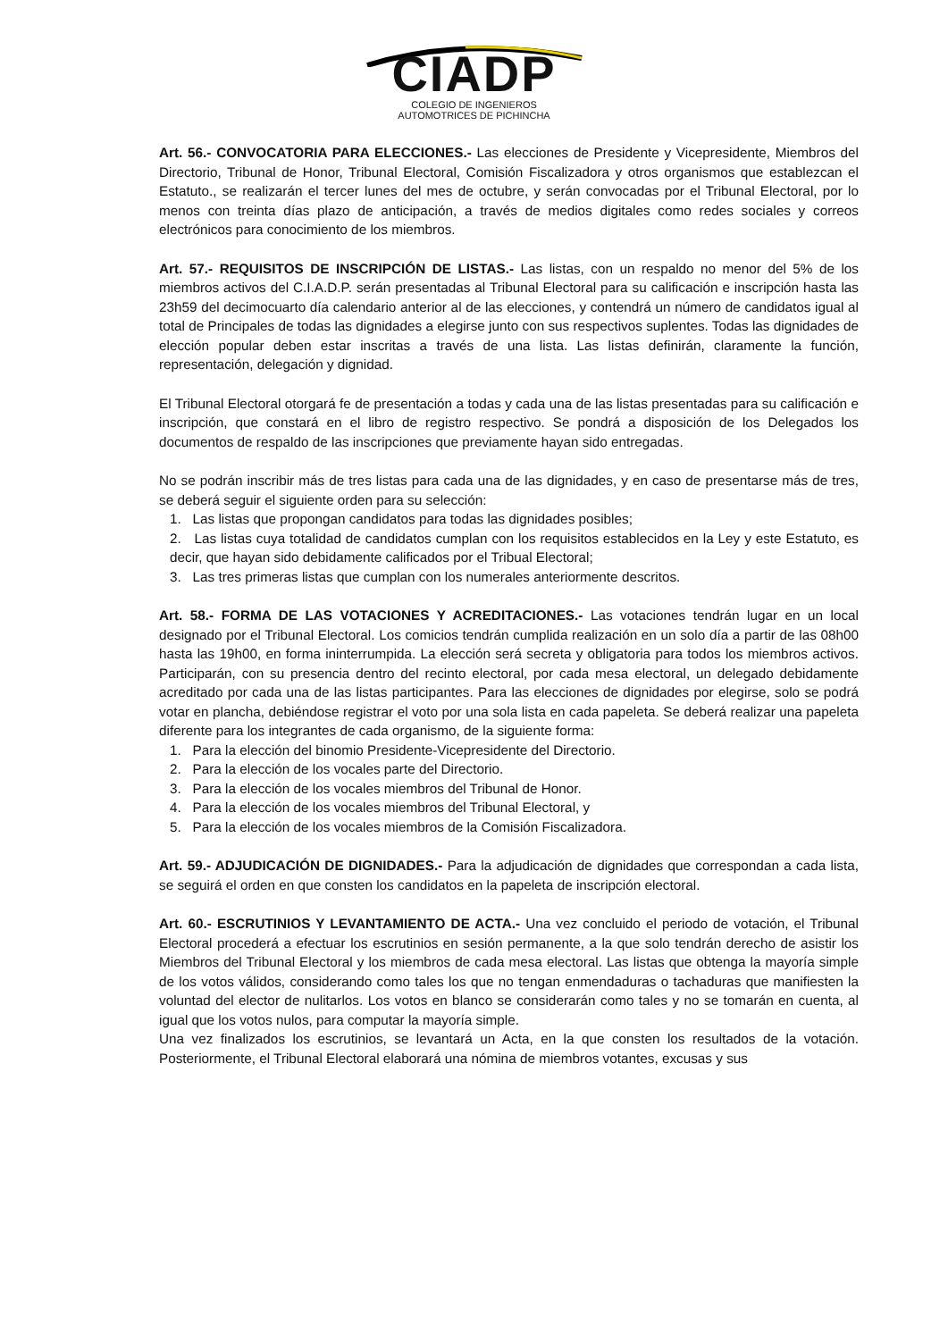CIADP
COLEGIO DE INGENIEROS
AUTOMOTRICES DE PICHINCHA
Art. 56.- CONVOCATORIA PARA ELECCIONES.- Las elecciones de Presidente y Vicepresidente, Miembros del Directorio, Tribunal de Honor, Tribunal Electoral, Comisión Fiscalizadora y otros organismos que establezcan el Estatuto., se realizarán el tercer lunes del mes de octubre, y serán convocadas por el Tribunal Electoral, por lo menos con treinta días plazo de anticipación, a través de medios digitales como redes sociales y correos electrónicos para conocimiento de los miembros.
Art. 57.- REQUISITOS DE INSCRIPCIÓN DE LISTAS.- Las listas, con un respaldo no menor del 5% de los miembros activos del C.I.A.D.P. serán presentadas al Tribunal Electoral para su calificación e inscripción hasta las 23h59 del decimocuarto día calendario anterior al de las elecciones, y contendrá un número de candidatos igual al total de Principales de todas las dignidades a elegirse junto con sus respectivos suplentes. Todas las dignidades de elección popular deben estar inscritas a través de una lista. Las listas definirán, claramente la función, representación, delegación y dignidad.
El Tribunal Electoral otorgará fe de presentación a todas y cada una de las listas presentadas para su calificación e inscripción, que constará en el libro de registro respectivo. Se pondrá a disposición de los Delegados los documentos de respaldo de las inscripciones que previamente hayan sido entregadas.
No se podrán inscribir más de tres listas para cada una de las dignidades, y en caso de presentarse más de tres, se deberá seguir el siguiente orden para su selección:
1. Las listas que propongan candidatos para todas las dignidades posibles;
2. Las listas cuya totalidad de candidatos cumplan con los requisitos establecidos en la Ley y este Estatuto, es decir, que hayan sido debidamente calificados por el Tribual Electoral;
3. Las tres primeras listas que cumplan con los numerales anteriormente descritos.
Art. 58.- FORMA DE LAS VOTACIONES Y ACREDITACIONES.- Las votaciones tendrán lugar en un local designado por el Tribunal Electoral. Los comicios tendrán cumplida realización en un solo día a partir de las 08h00 hasta las 19h00, en forma ininterrumpida. La elección será secreta y obligatoria para todos los miembros activos. Participarán, con su presencia dentro del recinto electoral, por cada mesa electoral, un delegado debidamente acreditado por cada una de las listas participantes. Para las elecciones de dignidades por elegirse, solo se podrá votar en plancha, debiéndose registrar el voto por una sola lista en cada papeleta. Se deberá realizar una papeleta diferente para los integrantes de cada organismo, de la siguiente forma:
1. Para la elección del binomio Presidente-Vicepresidente del Directorio.
2. Para la elección de los vocales parte del Directorio.
3. Para la elección de los vocales miembros del Tribunal de Honor.
4. Para la elección de los vocales miembros del Tribunal Electoral, y
5. Para la elección de los vocales miembros de la Comisión Fiscalizadora.
Art. 59.- ADJUDICACIÓN DE DIGNIDADES.- Para la adjudicación de dignidades que correspondan a cada lista, se seguirá el orden en que consten los candidatos en la papeleta de inscripción electoral.
Art. 60.- ESCRUTINIOS Y LEVANTAMIENTO DE ACTA.- Una vez concluido el periodo de votación, el Tribunal Electoral procederá a efectuar los escrutinios en sesión permanente, a la que solo tendrán derecho de asistir los Miembros del Tribunal Electoral y los miembros de cada mesa electoral. Las listas que obtenga la mayoría simple de los votos válidos, considerando como tales los que no tengan enmendaduras o tachaduras que manifiesten la voluntad del elector de nulitarlos. Los votos en blanco se considerarán como tales y no se tomarán en cuenta, al igual que los votos nulos, para computar la mayoría simple.
Una vez finalizados los escrutinios, se levantará un Acta, en la que consten los resultados de la votación. Posteriormente, el Tribunal Electoral elaborará una nómina de miembros votantes, excusas y sus